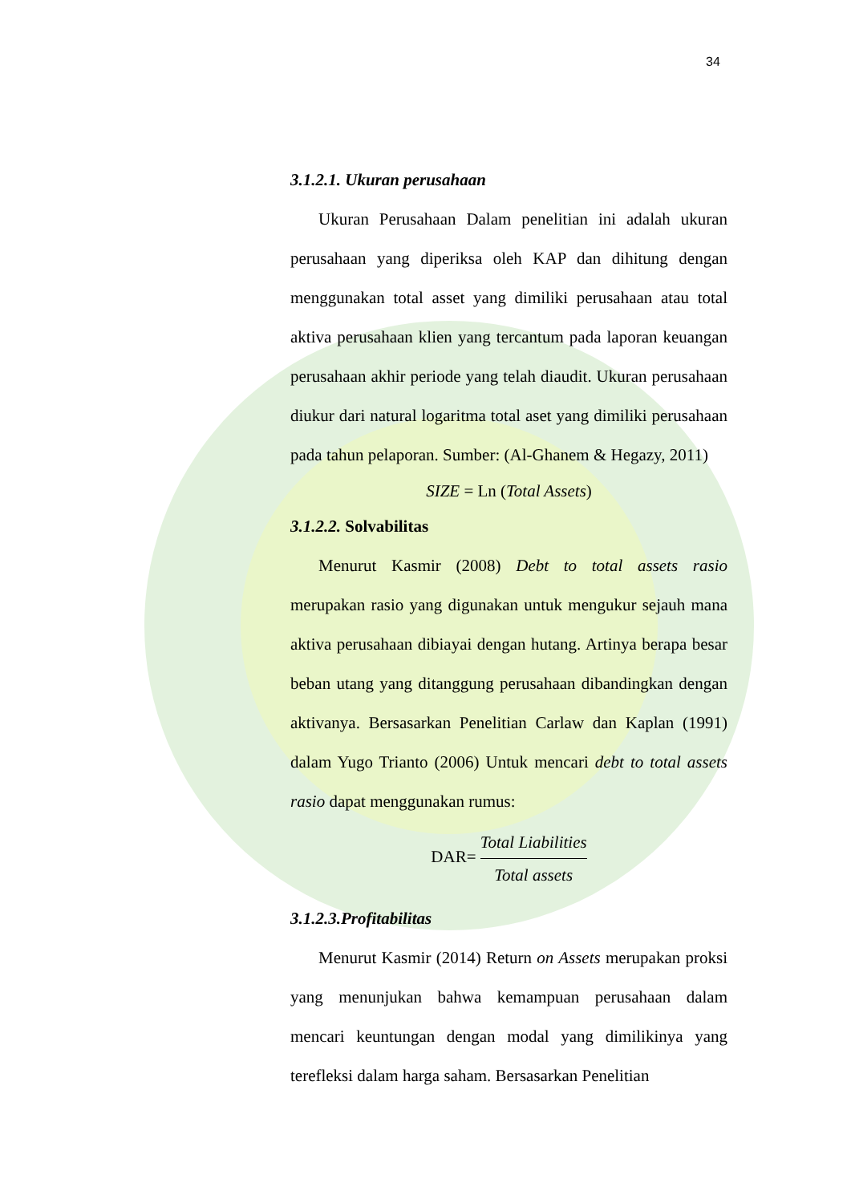34
3.1.2.1. Ukuran perusahaan
Ukuran Perusahaan Dalam penelitian ini adalah ukuran perusahaan yang diperiksa oleh KAP dan dihitung dengan menggunakan total asset yang dimiliki perusahaan atau total aktiva perusahaan klien yang tercantum pada laporan keuangan perusahaan akhir periode yang telah diaudit. Ukuran perusahaan diukur dari natural logaritma total aset yang dimiliki perusahaan pada tahun pelaporan. Sumber: (Al-Ghanem & Hegazy, 2011)
SIZE = Ln (Total Assets)
3.1.2.2. Solvabilitas
Menurut Kasmir (2008) Debt to total assets rasio merupakan rasio yang digunakan untuk mengukur sejauh mana aktiva perusahaan dibiayai dengan hutang. Artinya berapa besar beban utang yang ditanggung perusahaan dibandingkan dengan aktivanya. Bersasarkan Penelitian Carlaw dan Kaplan (1991) dalam Yugo Trianto (2006) Untuk mencari debt to total assets rasio dapat menggunakan rumus:
DAR= Total Liabilities Total assets
3.1.2.3.Profitabilitas
Menurut Kasmir (2014) Return on Assets merupakan proksi yang menunjukan bahwa kemampuan perusahaan dalam mencari keuntungan dengan modal yang dimilikinya yang terefleksi dalam harga saham. Bersasarkan Penelitian